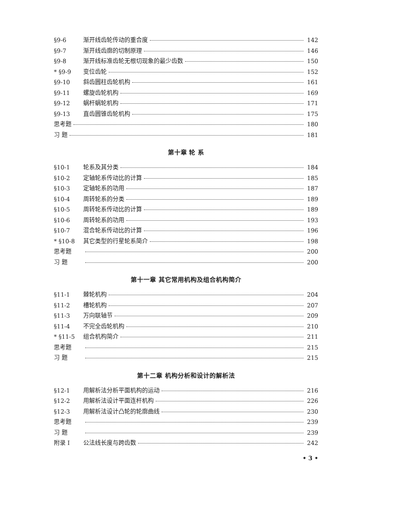§9-6 渐开线齿轮传动的重合度 142
§9-7 渐开线齿廓的切制原理 146
§9-8 渐开线标准齿轮无根切现象的最少齿数 150
* §9-9 变位齿轮 152
§9-10 斜齿圆柱齿轮机构 161
§9-11 螺旋齿轮机构 169
§9-12 蜗杆蜗轮机构 171
§9-13 直齿圆锥齿轮机构 175
思考题 180
习 题 181
第十章 轮 系
§10-1 轮系及其分类 184
§10-2 定轴轮系传动比的计算 185
§10-3 定轴轮系的功用 187
§10-4 周转轮系的分类 189
§10-5 周转轮系传动比的计算 189
§10-6 周转轮系的功用 193
§10-7 混合轮系传动比的计算 196
* §10-8 其它类型的行星轮系简介 198
思考题 200
习 题 200
第十一章 其它常用机构及组合机构简介
§11-1 棘轮机构 204
§11-2 槽轮机构 207
§11-3 万向联轴节 209
§11-4 不完全齿轮机构 210
* §11-5 组合机构简介 211
思考题 215
习 题 215
第十二章 机构分析和设计的解析法
§12-1 用解析法分析平面机构的运动 216
§12-2 用解析法设计平面连杆机构 226
§12-3 用解析法设计凸轮的轮廓曲线 230
思考题 239
习 题 239
附录 I 公法线长度与跨齿数 242
• 3 •